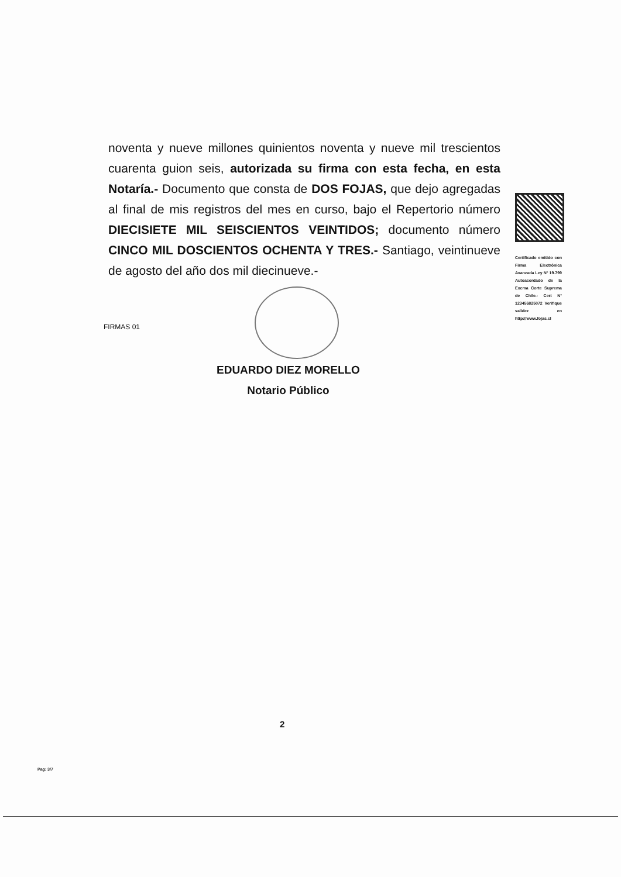noventa y nueve millones quinientos noventa y nueve mil trescientos cuarenta guion seis, autorizada su firma con esta fecha, en esta Notaría.- Documento que consta de DOS FOJAS, que dejo agregadas al final de mis registros del mes en curso, bajo el Repertorio número DIECISIETE MIL SEISCIENTOS VEINTIDOS; documento número CINCO MIL DOSCIENTOS OCHENTA Y TRES.- Santiago, veintinueve de agosto del año dos mil diecinueve.-
Certificado emitido con Firma Electrónica Avanzada Ley N° 19.799 Autoacordado de la Excma Corte Suprema de Chile.- Cert N° 123456825072 Verifique validez en http://www.fojas.cl
FIRMAS 01
EDUARDO DIEZ MORELLO
Notario Público
2
Pag: 3/7